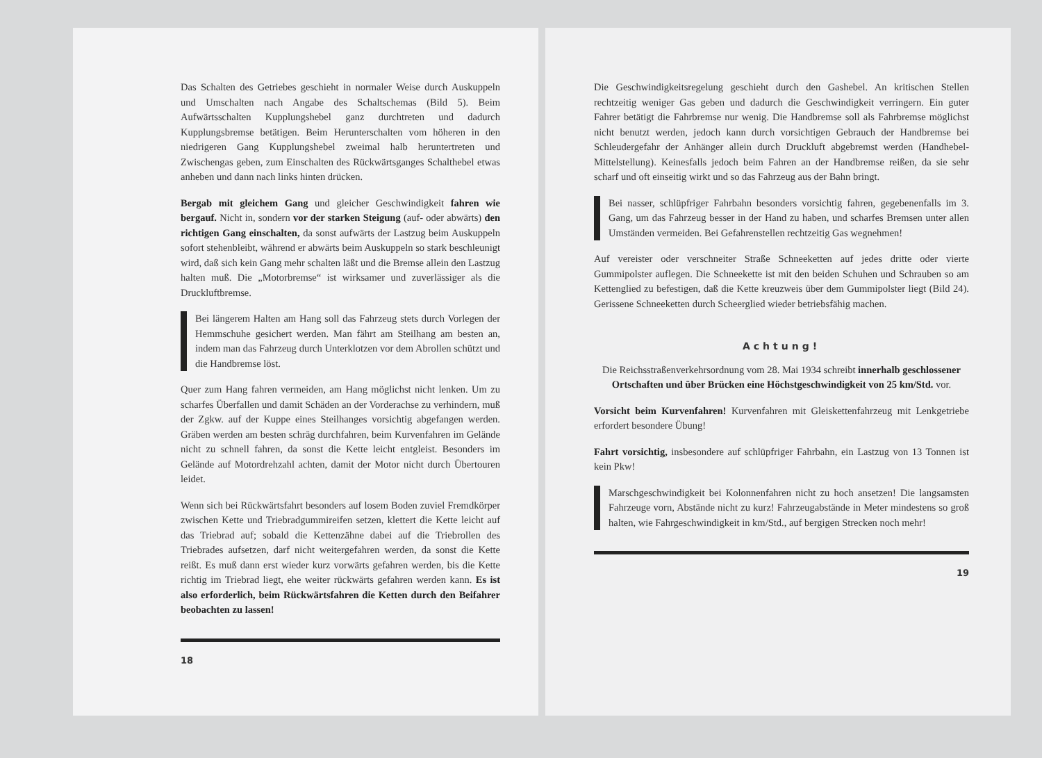Das Schalten des Getriebes geschieht in normaler Weise durch Auskuppeln und Umschalten nach Angabe des Schaltschemas (Bild 5). Beim Aufwärtsschalten Kupplungshebel ganz durchtreten und dadurch Kupplungsbremse betätigen. Beim Herunterschalten vom höheren in den niedrigeren Gang Kupplungshebel zweimal halb heruntertreten und Zwischengas geben, zum Einschalten des Rückwärtsganges Schalthebel etwas anheben und dann nach links hinten drücken.
Bergab mit gleichem Gang und gleicher Geschwindigkeit fahren wie bergauf. Nicht in, sondern vor der starken Steigung (auf- oder abwärts) den richtigen Gang einschalten, da sonst aufwärts der Lastzug beim Auskuppeln sofort stehenbleibt, während er abwärts beim Auskuppeln so stark beschleunigt wird, daß sich kein Gang mehr schalten läßt und die Bremse allein den Lastzug halten muß. Die „Motorbremse“ ist wirksamer und zuverlässiger als die Druckluftbremse.
Bei längerem Halten am Hang soll das Fahrzeug stets durch Vorlegen der Hemmschuhe gesichert werden. Man fährt am Steilhang am besten an, indem man das Fahrzeug durch Unterklotzen vor dem Abrollen schützt und die Handbremse löst.
Quer zum Hang fahren vermeiden, am Hang möglichst nicht lenken. Um zu scharfes Überfallen und damit Schäden an der Vorderachse zu verhindern, muß der Zgkw. auf der Kuppe eines Steilhanges vorsichtig abgefangen werden. Gräben werden am besten schräg durchfahren, beim Kurvenfahren im Gelände nicht zu schnell fahren, da sonst die Kette leicht entgleist. Besonders im Gelände auf Motordrehzahl achten, damit der Motor nicht durch Übertouren leidet.
Wenn sich bei Rückwärtsfahrt besonders auf losem Boden zuviel Fremdkörper zwischen Kette und Triebradgummireifen setzen, klettert die Kette leicht auf das Triebrad auf; sobald die Kettenzähne dabei auf die Triebrollen des Triebrades aufsetzen, darf nicht weitergefahren werden, da sonst die Kette reißt. Es muß dann erst wieder kurz vorwärts gefahren werden, bis die Kette richtig im Triebrad liegt, ehe weiter rückwärts gefahren werden kann. Es ist also erforderlich, beim Rückwärtsfahren die Ketten durch den Beifahrer beobachten zu lassen!
18
Die Geschwindigkeitsregelung geschieht durch den Gashebel. An kritischen Stellen rechtzeitig weniger Gas geben und dadurch die Geschwindigkeit verringern. Ein guter Fahrer betätigt die Fahrbremse nur wenig. Die Handbremse soll als Fahrbremse möglichst nicht benutzt werden, jedoch kann durch vorsichtigen Gebrauch der Handbremse bei Schleudergefahr der Anhänger allein durch Druckluft abgebremst werden (Handhebel-Mittelstellung). Keinesfalls jedoch beim Fahren an der Handbremse reißen, da sie sehr scharf und oft einseitig wirkt und so das Fahrzeug aus der Bahn bringt.
Bei nasser, schlüpfriger Fahrbahn besonders vorsichtig fahren, gegebenenfalls im 3. Gang, um das Fahrzeug besser in der Hand zu haben, und scharfes Bremsen unter allen Umständen vermeiden. Bei Gefahrenstellen rechtzeitig Gas wegnehmen!
Auf vereister oder verschneiter Straße Schneeketten auf jedes dritte oder vierte Gummipolster auflegen. Die Schneekette ist mit den beiden Schuhen und Schrauben so am Kettenglied zu befestigen, daß die Kette kreuzweis über dem Gummipolster liegt (Bild 24). Gerissene Schneeketten durch Scheerglied wieder betriebsfähig machen.
Achtung!
Die Reichsstraßenverkehrsordnung vom 28. Mai 1934 schreibt innerhalb geschlossener Ortschaften und über Brücken eine Höchstgeschwindigkeit von 25 km/Std. vor.
Vorsicht beim Kurvenfahren! Kurvenfahren mit Gleiskettenfahrzeug mit Lenkgetriebe erfordert besondere Übung!
Fahrt vorsichtig, insbesondere auf schlüpfriger Fahrbahn, ein Lastzug von 13 Tonnen ist kein Pkw!
Marschgeschwindigkeit bei Kolonnenfahren nicht zu hoch ansetzen! Die langsamsten Fahrzeuge vorn, Abstände nicht zu kurz! Fahrzeugabstände in Meter mindestens so groß halten, wie Fahrgeschwindigkeit in km/Std., auf bergigen Strecken noch mehr!
19